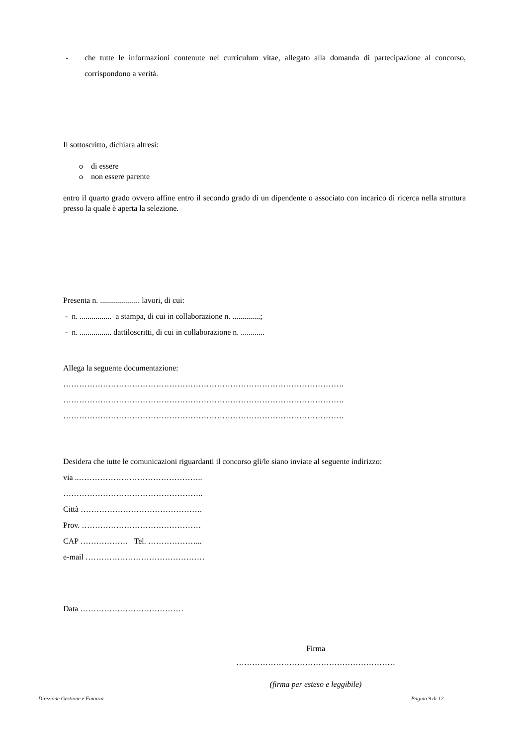- che tutte le informazioni contenute nel curriculum vitae, allegato alla domanda di partecipazione al concorso, corrispondono a verità.
Il sottoscritto, dichiara altresì:
o di essere
o non essere parente
entro il quarto grado ovvero affine entro il secondo grado di un dipendente o associato con incarico di ricerca nella struttura presso la quale è aperta la selezione.
Presenta n. .................... lavori, di cui:
- n. ................ a stampa, di cui in collaborazione n. ..............;
- n. ................ dattiloscritti, di cui in collaborazione n. ............
Allega la seguente documentazione:
…………………………………………………………………………………………….
…………………………………………………………………………………………….
…………………………………………………………………………………………….
Desidera che tutte le comunicazioni riguardanti il concorso gli/le siano inviate al seguente indirizzo:
via ..………………………………………..
……………………………………………..
Città ……………………………………….
Prov. ………………………………………
CAP ……………… Tel. ………………...
e-mail ………………………………………
Data …………………………………
Firma
……………………………………………………
(firma per esteso e leggibile)
Direzione Gestione e Finanza Pagina 9 di 12